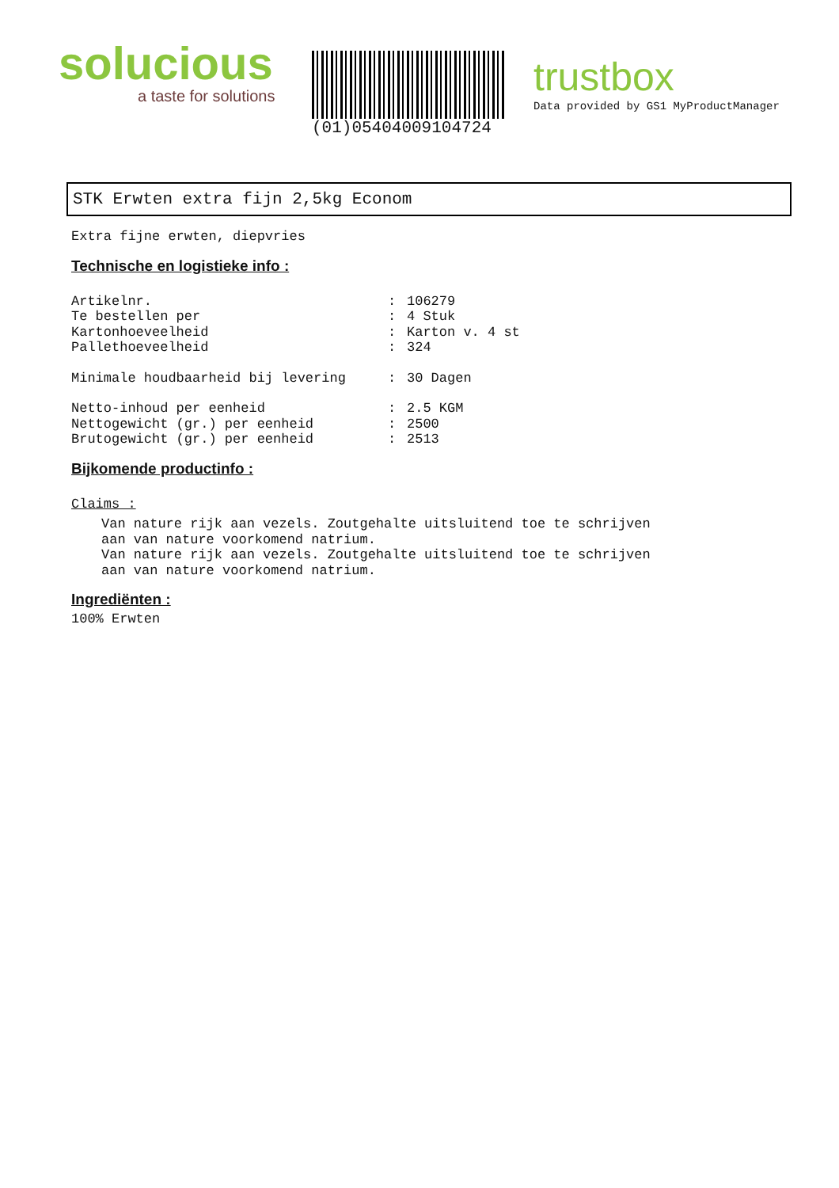solucious
a taste for solutions
(01)05404009104724
trustbox
Data provided by GS1 MyProductManager
STK Erwten extra fijn 2,5kg Econom
Extra fijne erwten, diepvries
Technische en logistieke info :
Artikelnr.: 106279
Te bestellen per: 4 Stuk
Kartonhoeveelheid: Karton v. 4 st
Pallethoeveelheid: 324
Minimale houdbaarheid bij levering: 30 Dagen
Netto-inhoud per eenheid: 2.5 KGM
Nettogewicht (gr.) per eenheid: 2500
Brutogewicht (gr.) per eenheid: 2513
Bijkomende productinfo :
Claims :
Van nature rijk aan vezels. Zoutgehalte uitsluitend toe te schrijven
aan van nature voorkomend natrium.
Van nature rijk aan vezels. Zoutgehalte uitsluitend toe te schrijven
aan van nature voorkomend natrium.
Ingrediënten :
100% Erwten